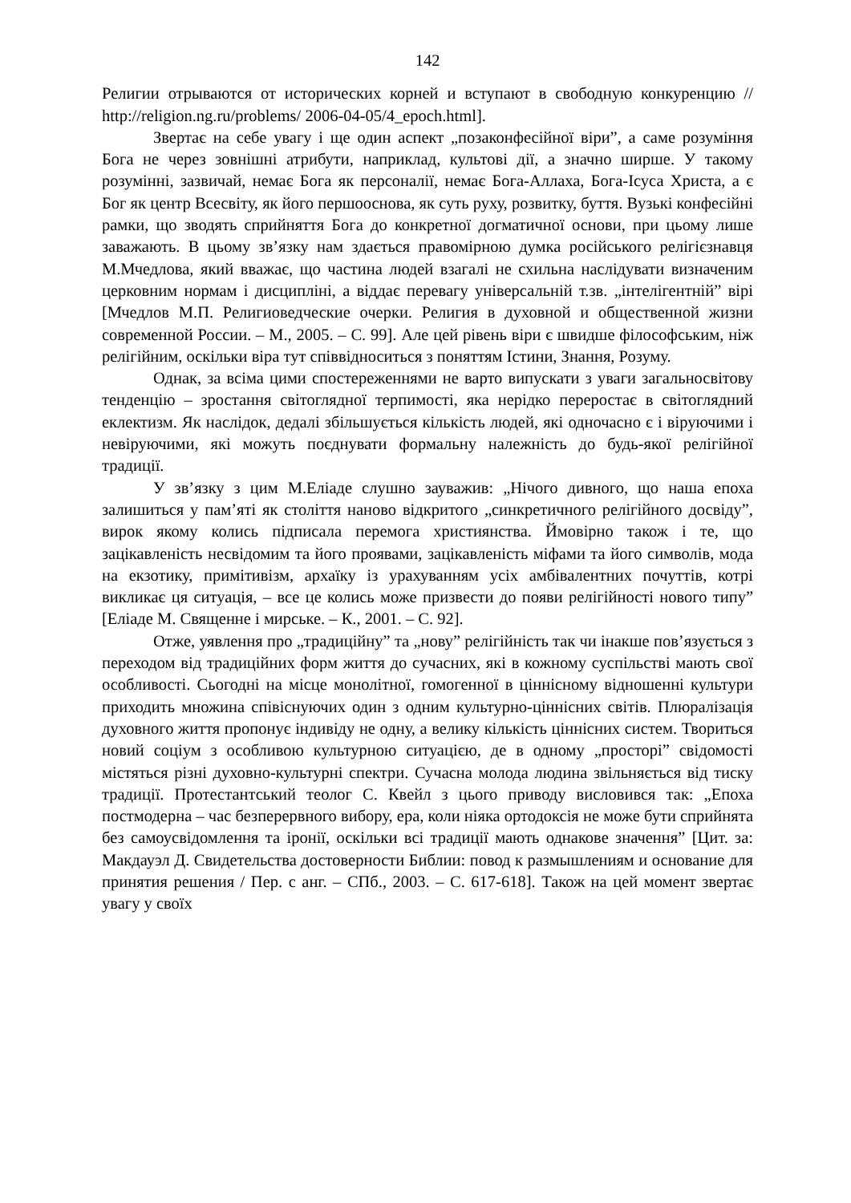142
Религии отрываются от исторических корней и вступают в свободную конкуренцию // http://religion.ng.ru/problems/ 2006-04-05/4_epoch.html].
Звертає на себе увагу і ще один аспект „позаконфесійної віри”, а саме розуміння Бога не через зовнішні атрибути, наприклад, культові дії, а значно ширше. У такому розумінні, зазвичай, немає Бога як персоналії, немає Бога-Аллаха, Бога-Ісуса Христа, а є Бог як центр Всесвіту, як його першооснова, як суть руху, розвитку, буття. Вузькі конфесійні рамки, що зводять сприйняття Бога до конкретної догматичної основи, при цьому лише заважають. В цьому зв’язку нам здається правомірною думка російського релігієзнавця М.Мчедлова, який вважає, що частина людей взагалі не схильна наслідувати визначеним церковним нормам і дисципліні, а віддає перевагу універсальній т.зв. „інтелігентній” вірі [Мчедлов М.П. Религиоведческие очерки. Религия в духовной и общественной жизни современной России. – М., 2005. – С. 99]. Але цей рівень віри є швидше філософським, ніж релігійним, оскільки віра тут співвідноситься з поняттям Істини, Знання, Розуму.
Однак, за всіма цими спостереженнями не варто випускати з уваги загальносвітову тенденцію – зростання світоглядної терпимості, яка нерідко переростає в світоглядний еклектизм. Як наслідок, дедалі збільшується кількість людей, які одночасно є і віруючими і невіруючими, які можуть поєднувати формальну належність до будь-якої релігійної традиції.
У зв’язку з цим М.Еліаде слушно зауважив: „Нічого дивного, що наша епоха залишиться у пам’яті як століття наново відкритого „синкретичного релігійного досвіду”, вирок якому колись підписала перемога християнства. Ймовірно також і те, що зацікавленість несвідомим та його проявами, зацікавленість міфами та його символів, мода на екзотику, примітивізм, архаїку із урахуванням усіх амбівалентних почуттів, котрі викликає ця ситуація, – все це колись може призвести до появи релігійності нового типу” [Еліаде М. Священне і мирське. – К., 2001. – С. 92].
Отже, уявлення про „традиційну” та „нову” релігійність так чи інакше пов’язується з переходом від традиційних форм життя до сучасних, які в кожному суспільстві мають свої особливості. Сьогодні на місце монолітної, гомогенної в ціннісному відношенні культури приходить множина співіснуючих один з одним культурно-ціннісних світів. Плюралізація духовного життя пропонує індивіду не одну, а велику кількість ціннісних систем. Твориться новий соціум з особливою культурною ситуацією, де в одному „просторі” свідомості містяться різні духовно-культурні спектри. Сучасна молода людина звільняється від тиску традиції. Протестантський теолог С. Квейл з цього приводу висловився так: „Епоха постмодерна – час безперервного вибору, ера, коли ніяка ортодоксія не може бути сприйнята без самоусвідомлення та іронії, оскільки всі традиції мають однакове значення” [Цит. за: Макдауэл Д. Свидетельства достоверности Библии: повод к размышлениям и основание для принятия решения / Пер. с анг. – СПб., 2003. – С. 617-618]. Також на цей момент звертає увагу у своїх